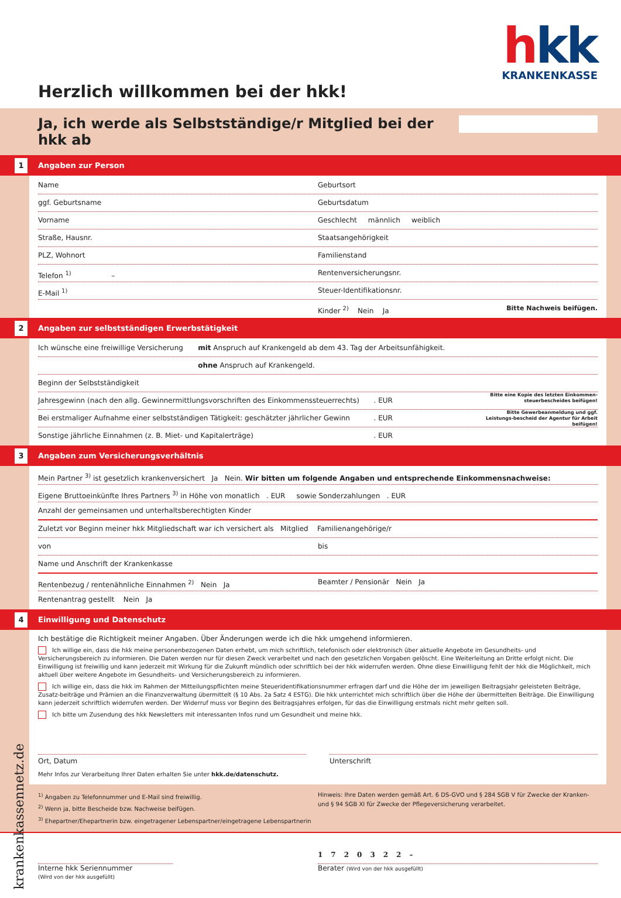hkk
KRANKENKASSE
Herzlich willkommen bei der hkk!
Ja, ich werde als Selbstständige/r Mitglied bei der hkk ab
1 Angaben zur Person
Name Geburtsort
ggf. Geburtsname Geburtsdatum
Vorname Geschlecht männlich weiblich
Straße, Hausnr. Staatsangehörigkeit
PLZ, Wohnort Familienstand
Telefon <sup>1)</sup> – Rentenversicherungsnr.
E-Mail <sup>1)</sup> Steuer-Identifikationsnr.
Kinder <sup>2)</sup> Nein Ja Bitte Nachweis beifügen.
2 Angaben zur selbstständigen Erwerbstätigkeit
Ich wünsche eine freiwillige Versicherung
mit Anspruch auf Krankengeld ab dem 43. Tag der Arbeitsunfähigkeit.
ohne Anspruch auf Krankengeld.
Beginn der Selbstständigkeit
Jahresgewinn (nach den allg. Gewinnermittlungsvorschriften des Einkommenssteuerrechts)
. EUR
Bitte eine Kopie des letzten Einkommen-steuerbescheides beifügen!
Bei erstmaliger Aufnahme einer selbstständigen Tätigkeit: geschätzter jährlicher Gewinn
. EUR
Bitte Gewerbeanmeldung und ggf. Leistungs-bescheid der Agentur für Arbeit beifügen!
Sonstige jährliche Einnahmen (z. B. Miet- und Kapitalerträge)
. EUR
3 Angaben zum Versicherungsverhältnis
Mein Partner <sup>3)</sup> ist gesetzlich krankenversichert Ja Nein. Wir bitten um folgende Angaben und entsprechende Einkommensnachweise:
Eigene Bruttoeinkünfte Ihres Partners <sup>3)</sup> in Höhe von monatlich . EUR sowie Sonderzahlungen . EUR
Anzahl der gemeinsamen und unterhaltsberechtigten Kinder
Zuletzt vor Beginn meiner hkk Mitgliedschaft war ich versichert als Mitglied Familienangehörige/r
von bis
Name und Anschrift der Krankenkasse
Rentenbezug / rentenähnliche Einnahmen <sup>2)</sup> Nein Ja
Beamter / Pensionär Nein Ja
Rentenantrag gestellt Nein Ja
4 Einwilligung und Datenschutz
Ich bestätige die Richtigkeit meiner Angaben. Über Änderungen werde ich die hkk umgehend informieren.
Ich willige ein, dass die hkk meine personenbezogenen Daten erhebt, um mich schriftlich, telefonisch oder elektronisch über aktuelle Angebote im Gesundheits- und Versicherungsbereich zu informieren. Die Daten werden nur für diesen Zweck verarbeitet und nach den gesetzlichen Vorgaben gelöscht. Eine Weiterleitung an Dritte erfolgt nicht. Die Einwilligung ist freiwillig und kann jederzeit mit Wirkung für die Zukunft mündlich oder schriftlich bei der hkk widerrufen werden. Ohne diese Einwilligung fehlt der hkk die Möglichkeit, mich aktuell über weitere Angebote im Gesundheits- und Versicherungsbereich zu informieren.
Ich willige ein, dass die hkk im Rahmen der Mitteilungspflichten meine Steueridentifikationsnummer erfragen darf und die Höhe der im jeweiligen Beitragsjahr geleisteten Beiträge, Zusatz-beiträge und Prämien an die Finanzverwaltung übermittelt (§ 10 Abs. 2a Satz 4 ESTG). Die hkk unterrichtet mich schriftlich über die Höhe der übermittelten Beiträge. Die Einwilligung kann jederzeit schriftlich widerrufen werden. Der Widerruf muss vor Beginn des Beitragsjahres erfolgen, für das die Einwilligung erstmals nicht mehr gelten soll.
Ich bitte um Zusendung des hkk Newsletters mit interessanten Infos rund um Gesundheit und meine hkk.
Ort, Datum Unterschrift
Mehr Infos zur Verarbeitung Ihrer Daten erhalten Sie unter hkk.de/datenschutz.
<sup>1)</sup> Angaben zu Telefonnummer und E-Mail sind freiwillig.
<sup>2)</sup> Wenn ja, bitte Bescheide bzw. Nachweise beifügen.
<sup>3)</sup> Ehepartner/Ehepartnerin bzw. eingetragener Lebenspartner/eingetragene Lebenspartnerin
Hinweis: Ihre Daten werden gemäß Art. 6 DS-GVO und § 284 SGB V für Zwecke der Kranken- und § 94 SGB XI für Zwecke der Pflegeversicherung verarbeitet.
krankenkassennetz.de
Interne hkk Seriennummer
(Wird von der hkk ausgefüllt)
1720322–
Berater (Wird von der hkk ausgefüllt)